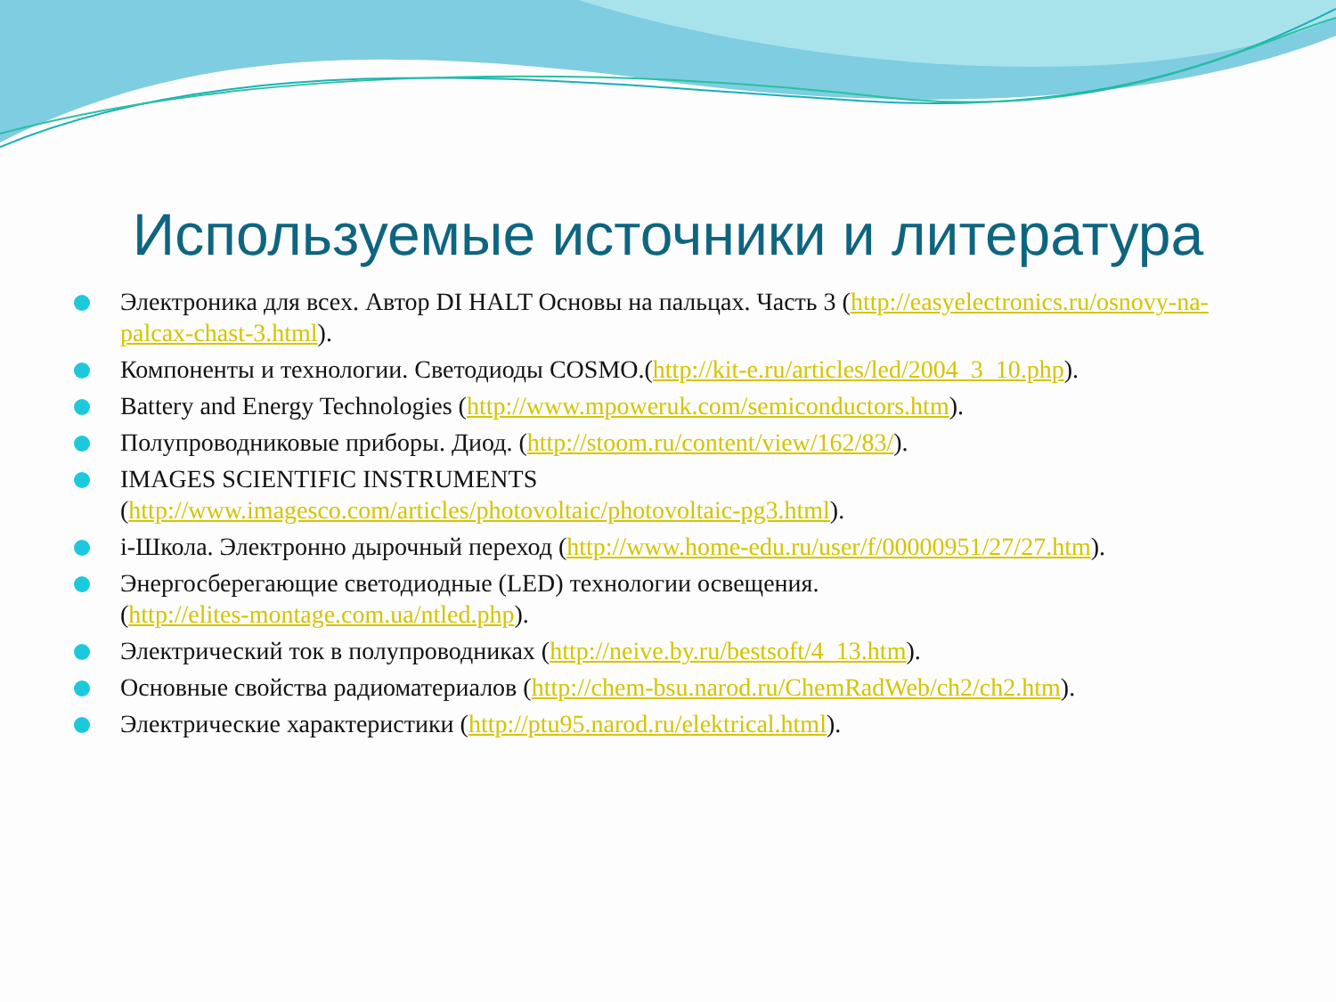Используемые источники и литература
Электроника для всех. Автор DI HALT Основы на пальцах. Часть 3 (http://easyelectronics.ru/osnovy-na-palcax-chast-3.html).
Компоненты и технологии. Светодиоды COSMO.(http://kit-e.ru/articles/led/2004_3_10.php).
Battery and Energy Technologies (http://www.mpoweruk.com/semiconductors.htm).
Полупроводниковые приборы. Диод. (http://stoom.ru/content/view/162/83/).
IMAGES SCIENTIFIC INSTRUMENTS
(http://www.imagesco.com/articles/photovoltaic/photovoltaic-pg3.html).
i-Школа. Электронно дырочный переход (http://www.home-edu.ru/user/f/00000951/27/27.htm).
Энергосберегающие светодиодные (LED) технологии освещения.
(http://elites-montage.com.ua/ntled.php).
Электрический ток в полупроводниках (http://neive.by.ru/bestsoft/4_13.htm).
Основные свойства радиоматериалов (http://chem-bsu.narod.ru/ChemRadWeb/ch2/ch2.htm).
Электрические характеристики (http://ptu95.narod.ru/elektrical.html).